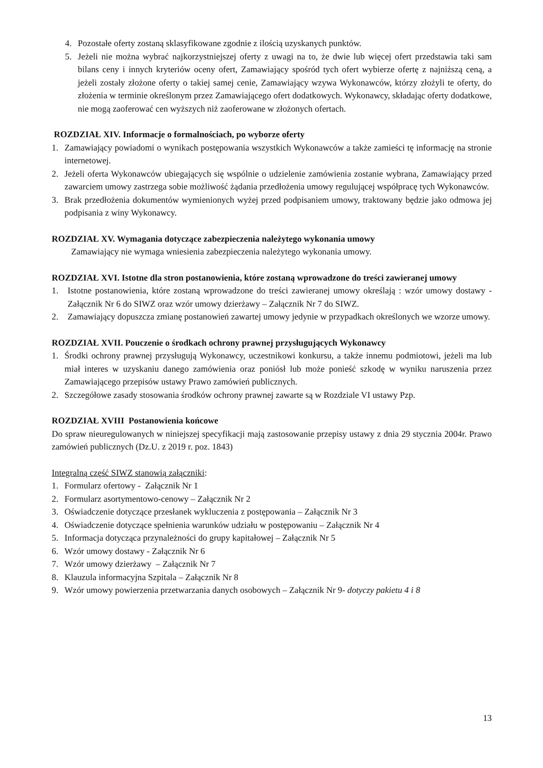4. Pozostałe oferty zostaną sklasyfikowane zgodnie z ilością uzyskanych punktów.
5. Jeżeli nie można wybrać najkorzystniejszej oferty z uwagi na to, że dwie lub więcej ofert przedstawia taki sam bilans ceny i innych kryteriów oceny ofert, Zamawiający spośród tych ofert wybierze ofertę z najniższą ceną, a jeżeli zostały złożone oferty o takiej samej cenie, Zamawiający wzywa Wykonawców, którzy złożyli te oferty, do złożenia w terminie określonym przez Zamawiającego ofert dodatkowych. Wykonawcy, składając oferty dodatkowe, nie mogą zaoferować cen wyższych niż zaoferowane w złożonych ofertach.
ROZDZIAŁ XIV. Informacje o formalnościach, po wyborze oferty
1. Zamawiający powiadomi o wynikach postępowania wszystkich Wykonawców a także zamieści tę informację na stronie internetowej.
2. Jeżeli oferta Wykonawców ubiegających się wspólnie o udzielenie zamówienia zostanie wybrana, Zamawiający przed zawarciem umowy zastrzega sobie możliwość żądania przedłożenia umowy regulującej współpracę tych Wykonawców.
3. Brak przedłożenia dokumentów wymienionych wyżej przed podpisaniem umowy, traktowany będzie jako odmowa jej podpisania z winy Wykonawcy.
ROZDZIAŁ XV. Wymagania dotyczące zabezpieczenia należytego wykonania umowy
Zamawiający nie wymaga wniesienia zabezpieczenia należytego wykonania umowy.
ROZDZIAŁ XVI. Istotne dla stron postanowienia, które zostaną wprowadzone do treści zawieranej umowy
1. Istotne postanowienia, które zostaną wprowadzone do treści zawieranej umowy określają : wzór umowy dostawy - Załącznik Nr 6 do SIWZ oraz wzór umowy dzierżawy – Załącznik Nr 7 do SIWZ.
2. Zamawiający dopuszcza zmianę postanowień zawartej umowy jedynie w przypadkach określonych we wzorze umowy.
ROZDZIAŁ XVII. Pouczenie o środkach ochrony prawnej przysługujących Wykonawcy
1. Środki ochrony prawnej przysługują Wykonawcy, uczestnikowi konkursu, a także innemu podmiotowi, jeżeli ma lub miał interes w uzyskaniu danego zamówienia oraz poniósł lub może ponieść szkodę w wyniku naruszenia przez Zamawiającego przepisów ustawy Prawo zamówień publicznych.
2. Szczegółowe zasady stosowania środków ochrony prawnej zawarte są w Rozdziale VI ustawy Pzp.
ROZDZIAŁ XVIII Postanowienia końcowe
Do spraw nieuregulowanych w niniejszej specyfikacji mają zastosowanie przepisy ustawy z dnia 29 stycznia 2004r. Prawo zamówień publicznych (Dz.U. z 2019 r. poz. 1843)
Integralną część SIWZ stanowią załączniki:
1. Formularz ofertowy - Załącznik Nr 1
2. Formularz asortymentowo-cenowy – Załącznik Nr 2
3. Oświadczenie dotyczące przesłanek wykluczenia z postępowania – Załącznik Nr 3
4. Oświadczenie dotyczące spełnienia warunków udziału w postępowaniu – Załącznik Nr 4
5. Informacja dotycząca przynależności do grupy kapitałowej – Załącznik Nr 5
6. Wzór umowy dostawy - Załącznik Nr 6
7. Wzór umowy dzierżawy – Załącznik Nr 7
8. Klauzula informacyjna Szpitala – Załącznik Nr 8
9. Wzór umowy powierzenia przetwarzania danych osobowych – Załącznik Nr 9- dotyczy pakietu 4 i 8
13